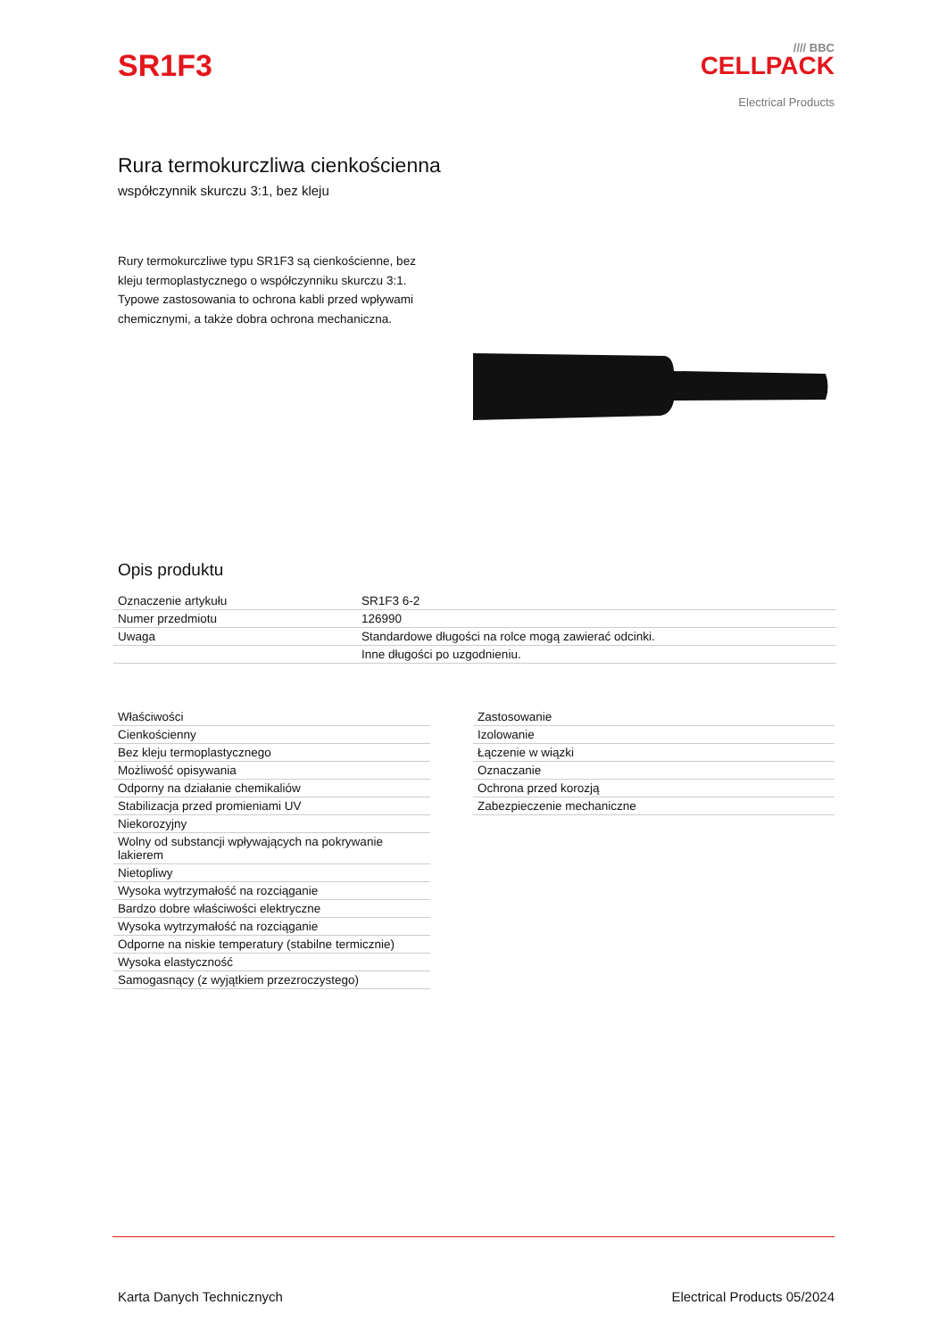SR1F3
//// BBC
CELLPACK
Electrical Products
Rura termokurczliwa cienkościenna
współczynnik skurczu 3:1, bez kleju
Rury termokurczliwe typu SR1F3 są cienkościenne, bez kleju termoplastycznego o współczynniku skurczu 3:1. Typowe zastosowania to ochrona kabli przed wpływami chemicznymi, a także dobra ochrona mechaniczna.
Opis produktu
| Oznaczenie artykułu | SR1F3 6-2 |
| Numer przedmiotu | 126990 |
| Uwaga | Standardowe długości na rolce mogą zawierać odcinki. |
| | Inne długości po uzgodnieniu. |
| Właściwości |
| Cienkościenny |
| Bez kleju termoplastycznego |
| Możliwość opisywania |
| Odporny na działanie chemikaliów |
| Stabilizacja przed promieniami UV |
| Niekorozyjny |
| Wolny od substancji wpływających na pokrywanie lakierem |
| Nietopliwy |
| Wysoka wytrzymałość na rozciąganie |
| Bardzo dobre właściwości elektryczne |
| Wysoka wytrzymałość na rozciąganie |
| Odporne na niskie temperatury (stabilne termicznie) |
| Wysoka elastyczność |
| Samogasnący (z wyjątkiem przezroczystego) |
| Zastosowanie |
| Izolowanie |
| Łączenie w wiązki |
| Oznaczanie |
| Ochrona przed korozją |
| Zabezpieczenie mechaniczne |
Karta Danych Technicznych Electrical Products 05/2024